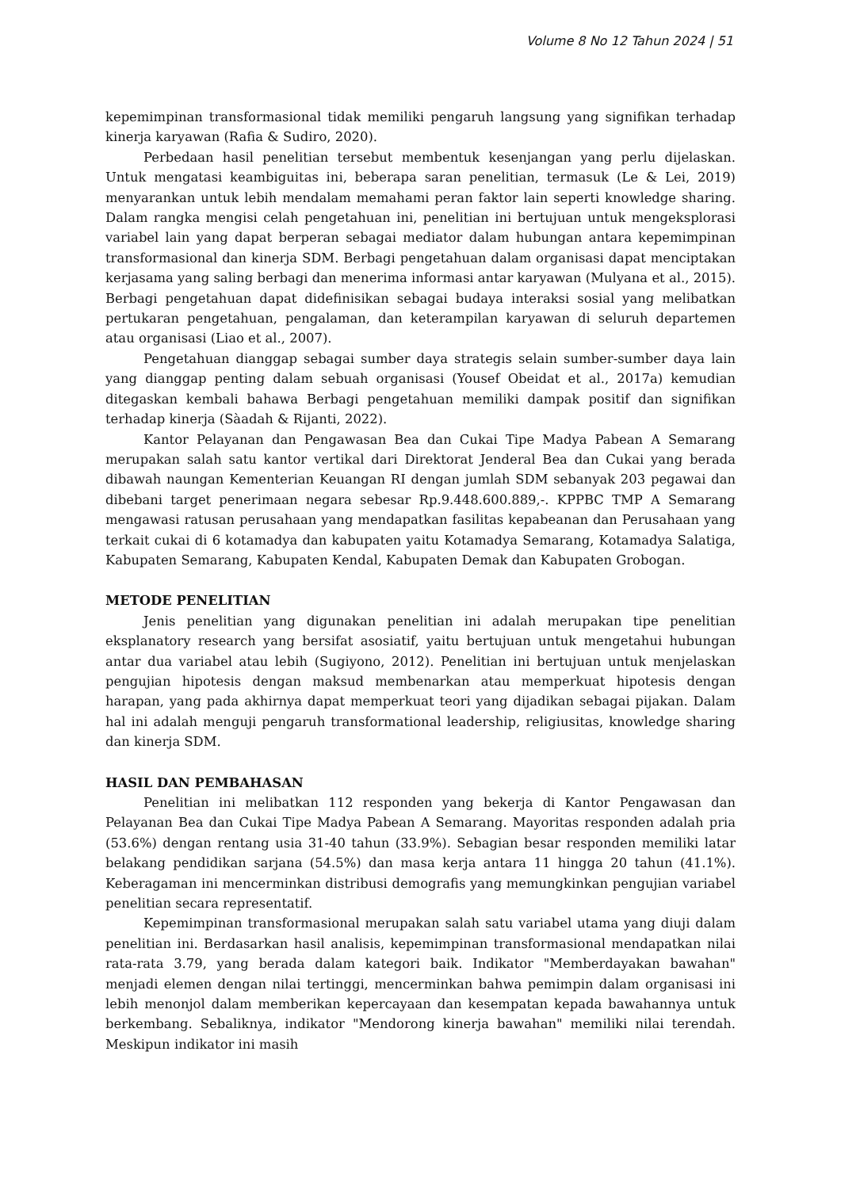Volume 8 No 12 Tahun 2024 | 51
kepemimpinan transformasional tidak memiliki pengaruh langsung yang signifikan terhadap kinerja karyawan (Rafia & Sudiro, 2020).
Perbedaan hasil penelitian tersebut membentuk kesenjangan yang perlu dijelaskan. Untuk mengatasi keambiguitas ini, beberapa saran penelitian, termasuk (Le & Lei, 2019) menyarankan untuk lebih mendalam memahami peran faktor lain seperti knowledge sharing. Dalam rangka mengisi celah pengetahuan ini, penelitian ini bertujuan untuk mengeksplorasi variabel lain yang dapat berperan sebagai mediator dalam hubungan antara kepemimpinan transformasional dan kinerja SDM. Berbagi pengetahuan dalam organisasi dapat menciptakan kerjasama yang saling berbagi dan menerima informasi antar karyawan (Mulyana et al., 2015). Berbagi pengetahuan dapat didefinisikan sebagai budaya interaksi sosial yang melibatkan pertukaran pengetahuan, pengalaman, dan keterampilan karyawan di seluruh departemen atau organisasi (Liao et al., 2007).
Pengetahuan dianggap sebagai sumber daya strategis selain sumber-sumber daya lain yang dianggap penting dalam sebuah organisasi (Yousef Obeidat et al., 2017a) kemudian ditegaskan kembali bahawa Berbagi pengetahuan memiliki dampak positif dan signifikan terhadap kinerja (Sàadah & Rijanti, 2022).
Kantor Pelayanan dan Pengawasan Bea dan Cukai Tipe Madya Pabean A Semarang merupakan salah satu kantor vertikal dari Direktorat Jenderal Bea dan Cukai yang berada dibawah naungan Kementerian Keuangan RI dengan jumlah SDM sebanyak 203 pegawai dan dibebani target penerimaan negara sebesar Rp.9.448.600.889,-. KPPBC TMP A Semarang mengawasi ratusan perusahaan yang mendapatkan fasilitas kepabeanan dan Perusahaan yang terkait cukai di 6 kotamadya dan kabupaten yaitu Kotamadya Semarang, Kotamadya Salatiga, Kabupaten Semarang, Kabupaten Kendal, Kabupaten Demak dan Kabupaten Grobogan.
METODE PENELITIAN
Jenis penelitian yang digunakan penelitian ini adalah merupakan tipe penelitian eksplanatory research yang bersifat asosiatif, yaitu bertujuan untuk mengetahui hubungan antar dua variabel atau lebih (Sugiyono, 2012). Penelitian ini bertujuan untuk menjelaskan pengujian hipotesis dengan maksud membenarkan atau memperkuat hipotesis dengan harapan, yang pada akhirnya dapat memperkuat teori yang dijadikan sebagai pijakan. Dalam hal ini adalah menguji pengaruh transformational leadership, religiusitas, knowledge sharing dan kinerja SDM.
HASIL DAN PEMBAHASAN
Penelitian ini melibatkan 112 responden yang bekerja di Kantor Pengawasan dan Pelayanan Bea dan Cukai Tipe Madya Pabean A Semarang. Mayoritas responden adalah pria (53.6%) dengan rentang usia 31-40 tahun (33.9%). Sebagian besar responden memiliki latar belakang pendidikan sarjana (54.5%) dan masa kerja antara 11 hingga 20 tahun (41.1%). Keberagaman ini mencerminkan distribusi demografis yang memungkinkan pengujian variabel penelitian secara representatif.
Kepemimpinan transformasional merupakan salah satu variabel utama yang diuji dalam penelitian ini. Berdasarkan hasil analisis, kepemimpinan transformasional mendapatkan nilai rata-rata 3.79, yang berada dalam kategori baik. Indikator "Memberdayakan bawahan" menjadi elemen dengan nilai tertinggi, mencerminkan bahwa pemimpin dalam organisasi ini lebih menonjol dalam memberikan kepercayaan dan kesempatan kepada bawahannya untuk berkembang. Sebaliknya, indikator "Mendorong kinerja bawahan" memiliki nilai terendah. Meskipun indikator ini masih